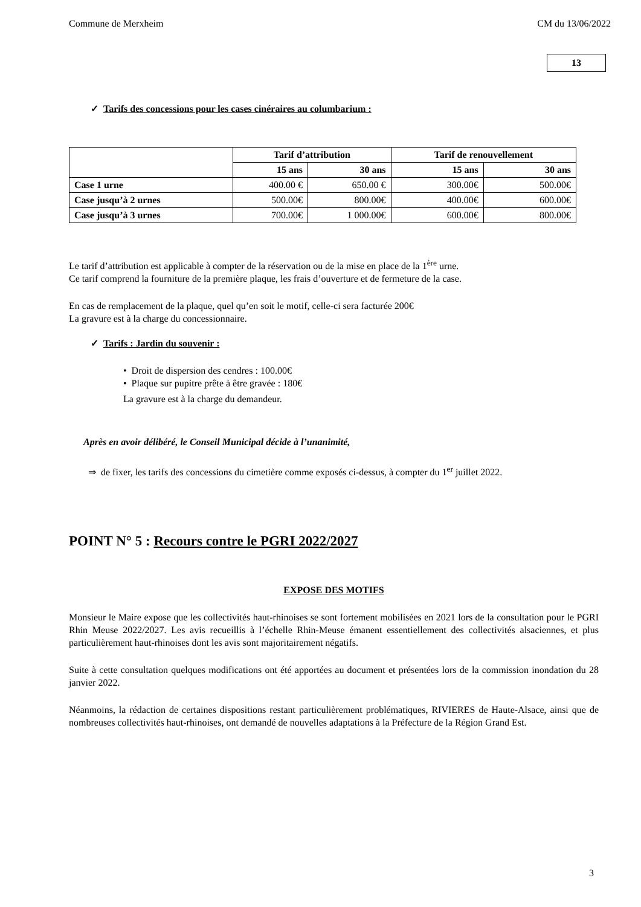Commune de Merxheim CM du 13/06/2022
13
✓ Tarifs des concessions pour les cases cinéraires au columbarium :
| | Tarif d’attribution | | Tarif de renouvellement | |
| --- | --- | --- | --- | --- |
| | 15 ans | 30 ans | 15 ans | 30 ans |
| Case 1 urne | 400.00 € | 650.00 € | 300.00€ | 500.00€ |
| Case jusqu’à 2 urnes | 500.00€ | 800.00€ | 400.00€ | 600.00€ |
| Case jusqu’à 3 urnes | 700.00€ | 1 000.00€ | 600.00€ | 800.00€ |
Le tarif d’attribution est applicable à compter de la réservation ou de la mise en place de la 1<sup>ère</sup> urne.
Ce tarif comprend la fourniture de la première plaque, les frais d’ouverture et de fermeture de la case.
En cas de remplacement de la plaque, quel qu’en soit le motif, celle-ci sera facturée 200€
La gravure est à la charge du concessionnaire.
✓ Tarifs : Jardin du souvenir :
• Droit de dispersion des cendres : 100.00€
• Plaque sur pupitre prête à être gravée : 180€
La gravure est à la charge du demandeur.
Après en avoir délibéré, le Conseil Municipal décide à l’unanimité,
⇒ de fixer, les tarifs des concessions du cimetière comme exposés ci-dessus, à compter du 1<sup>er</sup> juillet 2022.
POINT N° 5 : Recours contre le PGRI 2022/2027
EXPOSE DES MOTIFS
Monsieur le Maire expose que les collectivités haut-rhinoises se sont fortement mobilisées en 2021 lors de la consultation pour le PGRI Rhin Meuse 2022/2027. Les avis recueillis à l’échelle Rhin-Meuse émanent essentiellement des collectivités alsaciennes, et plus particulièrement haut-rhinoises dont les avis sont majoritairement négatifs.
Suite à cette consultation quelques modifications ont été apportées au document et présentées lors de la commission inondation du 28 janvier 2022.
Néanmoins, la rédaction de certaines dispositions restant particulièrement problématiques, RIVIERES de Haute-Alsace, ainsi que de nombreuses collectivités haut-rhinoises, ont demandé de nouvelles adaptations à la Préfecture de la Région Grand Est.
3